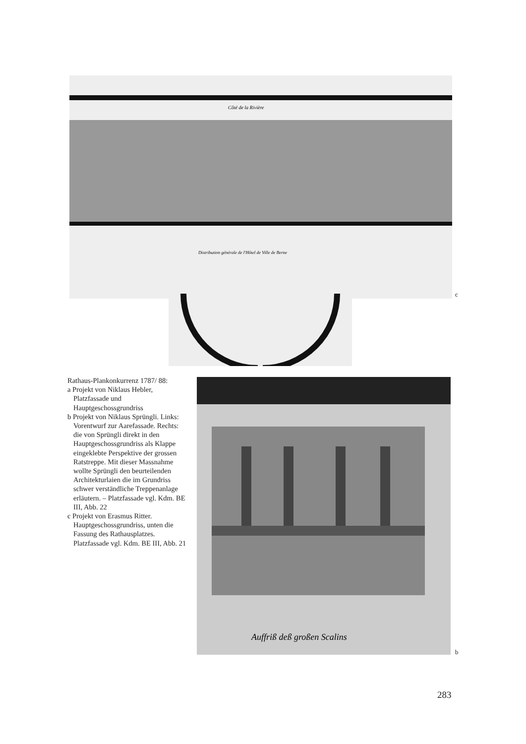Côté de la Rivière
Distribution générale de l'Hôtel de Ville de Berne
c
Rathaus-Plankonkurrenz 1787/ 88:
a Projekt von Niklaus Hebler, Platzfassade und Hauptgeschossgrundriss
b Projekt von Niklaus Sprüngli. Links: Vorentwurf zur Aarefassade. Rechts: die von Sprüngli direkt in den Hauptgeschossgrundriss als Klappe eingeklebte Perspektive der grossen Ratstreppe. Mit dieser Massnahme wollte Sprüngli den beurteilenden Architekturlaien die im Grundriss schwer verständliche Treppenanlage erläutern. – Platzfassade vgl. Kdm. BE III, Abb. 22
c Projekt von Erasmus Ritter. Hauptgeschossgrundriss, unten die Fassung des Rathausplatzes. Platzfassade vgl. Kdm. BE III, Abb. 21
Auffriß deß großen Scalins
b
283